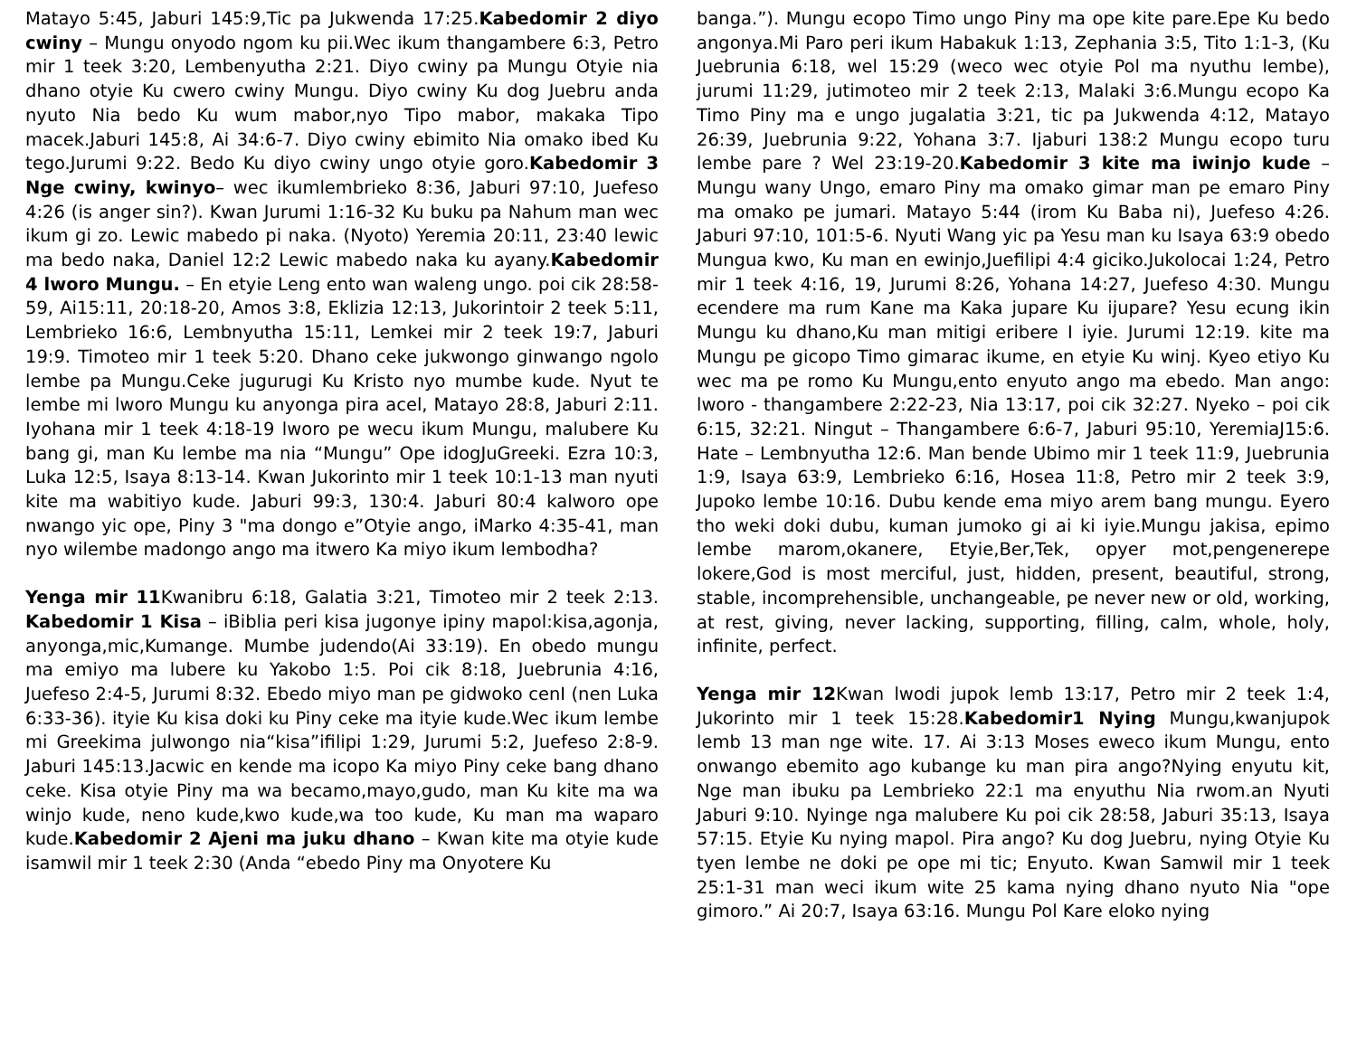Matayo 5:45, Jaburi 145:9,Tic pa Jukwenda 17:25.Kabedomir 2 diyo cwiny – Mungu onyodo ngom ku pii.Wec ikum thangambere 6:3, Petro mir 1 teek 3:20, Lembenyutha 2:21. Diyo cwiny pa Mungu Otyie nia dhano otyie Ku cwero cwiny Mungu. Diyo cwiny Ku dog Juebru anda nyuto Nia bedo Ku wum mabor,nyo Tipo mabor, makaka Tipo macek.Jaburi 145:8, Ai 34:6-7. Diyo cwiny ebimito Nia omako ibed Ku tego.Jurumi 9:22. Bedo Ku diyo cwiny ungo otyie goro.Kabedomir 3 Nge cwiny, kwinyo– wec ikumlembrieko 8:36, Jaburi 97:10, Juefeso 4:26 (is anger sin?). Kwan Jurumi 1:16-32 Ku buku pa Nahum man wec ikum gi zo. Lewic mabedo pi naka. (Nyoto) Yeremia 20:11, 23:40 lewic ma bedo naka, Daniel 12:2 Lewic mabedo naka ku ayany.Kabedomir 4 lworo Mungu. – En etyie Leng ento wan waleng ungo. poi cik 28:58-59, Ai15:11, 20:18-20, Amos 3:8, Eklizia 12:13, Jukorintoir 2 teek 5:11, Lembrieko 16:6, Lembnyutha 15:11, Lemkei mir 2 teek 19:7, Jaburi 19:9. Timoteo mir 1 teek 5:20. Dhano ceke jukwongo ginwango ngolo lembe pa Mungu.Ceke jugurugi Ku Kristo nyo mumbe kude. Nyut te lembe mi lworo Mungu ku anyonga pira acel, Matayo 28:8, Jaburi 2:11. Iyohana mir 1 teek 4:18-19 lworo pe wecu ikum Mungu, malubere Ku bang gi, man Ku lembe ma nia “Mungu” Ope idogJuGreeki. Ezra 10:3, Luka 12:5, Isaya 8:13-14. Kwan Jukorinto mir 1 teek 10:1-13 man nyuti kite ma wabitiyo kude. Jaburi 99:3, 130:4. Jaburi 80:4 kalworo ope nwango yic ope, Piny 3 "ma dongo e”Otyie ango, iMarko 4:35-41, man nyo wilembe madongo ango ma itwero Ka miyo ikum lembodha?
Yenga mir 11 Kwanibru 6:18, Galatia 3:21, Timoteo mir 2 teek 2:13. Kabedomir 1 Kisa – iBiblia peri kisa jugonye ipiny mapol:kisa,agonja, anyonga,mic,Kumange. Mumbe judendo(Ai 33:19). En obedo mungu ma emiyo ma lubere ku Yakobo 1:5. Poi cik 8:18, Juebrunia 4:16, Juefeso 2:4-5, Jurumi 8:32. Ebedo miyo man pe gidwoko cenI (nen Luka 6:33-36). ityie Ku kisa doki ku Piny ceke ma ityie kude.Wec ikum lembe mi Greekima julwongo nia“kisa”ifilipi 1:29, Jurumi 5:2, Juefeso 2:8-9. Jaburi 145:13.Jacwic en kende ma icopo Ka miyo Piny ceke bang dhano ceke. Kisa otyie Piny ma wa becamo,mayo,gudo, man Ku kite ma wa winjo kude, neno kude,kwo kude,wa too kude, Ku man ma waparo kude.Kabedomir 2 Ajeni ma juku dhano – Kwan kite ma otyie kude isamwil mir 1 teek 2:30 (Anda “ebedo Piny ma Onyotere Ku
banga.”). Mungu ecopo Timo ungo Piny ma ope kite pare.Epe Ku bedo angonya.Mi Paro peri ikum Habakuk 1:13, Zephania 3:5, Tito 1:1-3, (Ku Juebrunia 6:18, wel 15:29 (weco wec otyie Pol ma nyuthu lembe), jurumi 11:29, jutimoteo mir 2 teek 2:13, Malaki 3:6.Mungu ecopo Ka Timo Piny ma e ungo jugalatia 3:21, tic pa Jukwenda 4:12, Matayo 26:39, Juebrunia 9:22, Yohana 3:7. Ijaburi 138:2 Mungu ecopo turu lembe pare ? Wel 23:19-20.Kabedomir 3 kite ma iwinjo kude – Mungu wany Ungo, emaro Piny ma omako gimar man pe emaro Piny ma omako pe jumari. Matayo 5:44 (irom Ku Baba ni), Juefeso 4:26. Jaburi 97:10, 101:5-6. Nyuti Wang yic pa Yesu man ku Isaya 63:9 obedo Mungua kwo, Ku man en ewinjo,Juefilipi 4:4 giciko.Jukolocai 1:24, Petro mir 1 teek 4:16, 19, Jurumi 8:26, Yohana 14:27, Juefeso 4:30. Mungu ecendere ma rum Kane ma Kaka jupare Ku ijupare? Yesu ecung ikin Mungu ku dhano,Ku man mitigi eribere I iyie. Jurumi 12:19. kite ma Mungu pe gicopo Timo gimarac ikume, en etyie Ku winj. Kyeo etiyo Ku wec ma pe romo Ku Mungu,ento enyuto ango ma ebedo. Man ango: lworo - thangambere 2:22-23, Nia 13:17, poi cik 32:27. Nyeko – poi cik 6:15, 32:21. Ningut – Thangambere 6:6-7, Jaburi 95:10, YeremiaJ15:6. Hate – Lembnyutha 12:6. Man bende Ubimo mir 1 teek 11:9, Juebrunia 1:9, Isaya 63:9, Lembrieko 6:16, Hosea 11:8, Petro mir 2 teek 3:9, Jupoko lembe 10:16. Dubu kende ema miyo arem bang mungu. Eyero tho weki doki dubu, kuman jumoko gi ai ki iyie.Mungu jakisa, epimo lembe marom,okanere, Etyie,Ber,Tek, opyer mot,pengenerepe lokere,God is most merciful, just, hidden, present, beautiful, strong, stable, incomprehensible, unchangeable, pe never new or old, working, at rest, giving, never lacking, supporting, filling, calm, whole, holy, infinite, perfect.
Yenga mir 12 Kwan lwodi jupok lemb 13:17, Petro mir 2 teek 1:4, Jukorinto mir 1 teek 15:28.Kabedomir1 Nying Mungu,kwanjupok lemb 13 man nge wite. 17. Ai 3:13 Moses eweco ikum Mungu, ento onwango ebemito ago kubange ku man pira ango?Nying enyutu kit, Nge man ibuku pa Lembrieko 22:1 ma enyuthu Nia rwom.an Nyuti Jaburi 9:10. Nyinge nga malubere Ku poi cik 28:58, Jaburi 35:13, Isaya 57:15. Etyie Ku nying mapol. Pira ango? Ku dog Juebru, nying Otyie Ku tyen lembe ne doki pe ope mi tic; Enyuto. Kwan Samwil mir 1 teek 25:1-31 man weci ikum wite 25 kama nying dhano nyuto Nia "ope gimoro.” Ai 20:7, Isaya 63:16. Mungu Pol Kare eloko nying